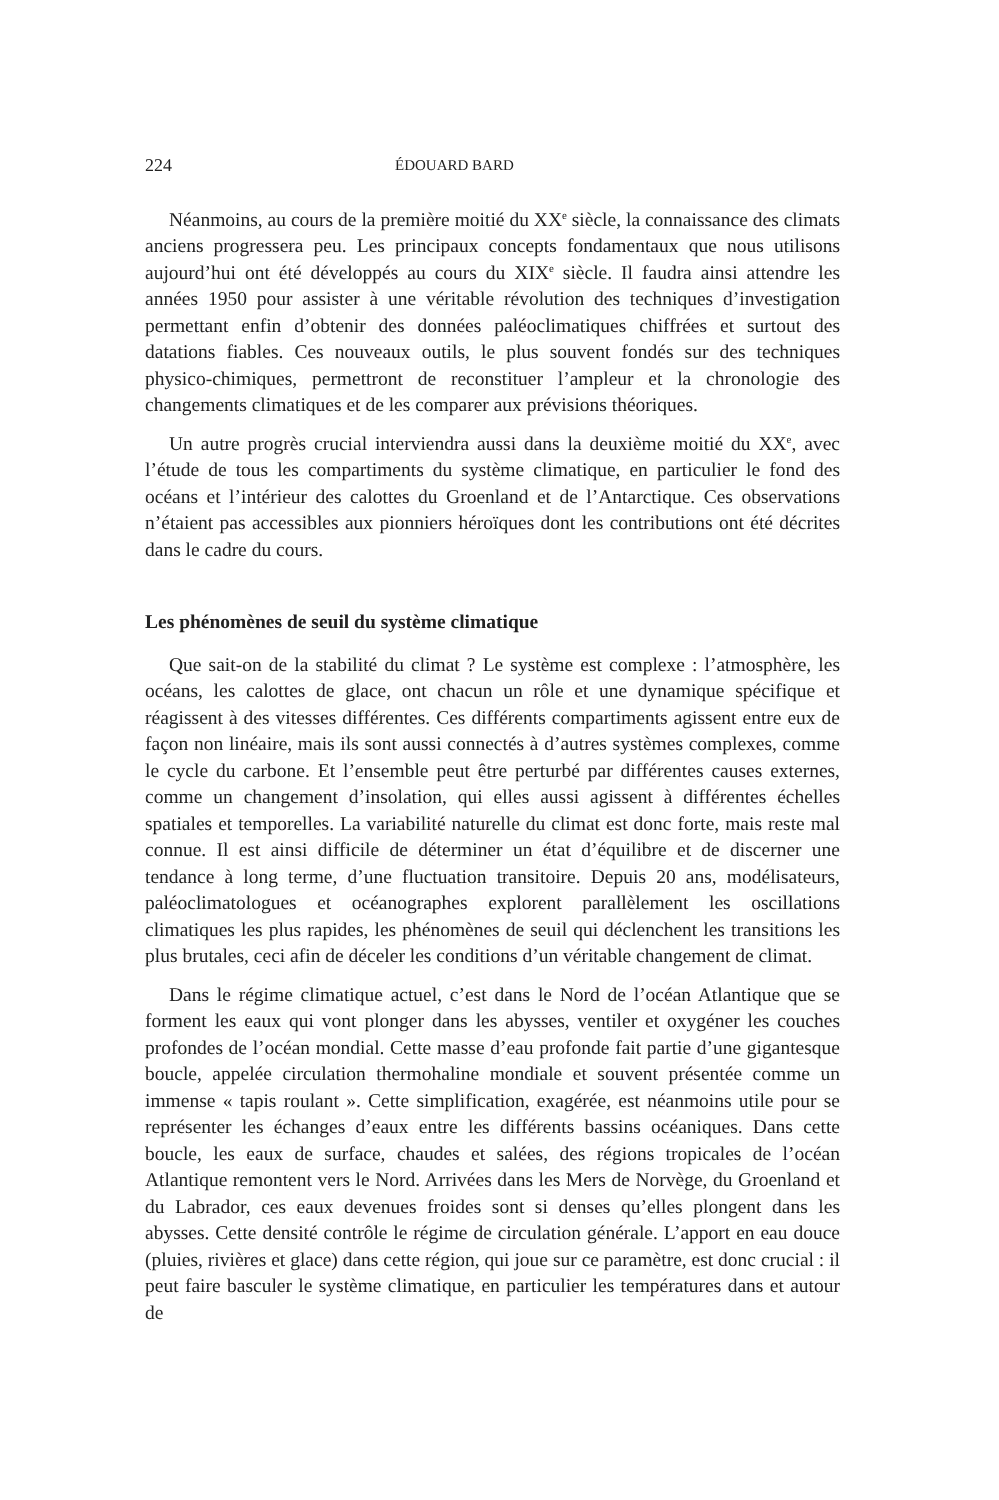224 ÉDOUARD BARD
Néanmoins, au cours de la première moitié du XX<sup>e</sup> siècle, la connaissance des climats anciens progressera peu. Les principaux concepts fondamentaux que nous utilisons aujourd’hui ont été développés au cours du XIX<sup>e</sup> siècle. Il faudra ainsi attendre les années 1950 pour assister à une véritable révolution des techniques d’investigation permettant enfin d’obtenir des données paléoclimatiques chiffrées et surtout des datations fiables. Ces nouveaux outils, le plus souvent fondés sur des techniques physico-chimiques, permettront de reconstituer l’ampleur et la chronologie des changements climatiques et de les comparer aux prévisions théoriques.
Un autre progrès crucial interviendra aussi dans la deuxième moitié du XX<sup>e</sup>, avec l’étude de tous les compartiments du système climatique, en particulier le fond des océans et l’intérieur des calottes du Groenland et de l’Antarctique. Ces observations n’étaient pas accessibles aux pionniers héroïques dont les contributions ont été décrites dans le cadre du cours.
Les phénomènes de seuil du système climatique
Que sait-on de la stabilité du climat ? Le système est complexe : l’atmosphère, les océans, les calottes de glace, ont chacun un rôle et une dynamique spécifique et réagissent à des vitesses différentes. Ces différents compartiments agissent entre eux de façon non linéaire, mais ils sont aussi connectés à d’autres systèmes complexes, comme le cycle du carbone. Et l’ensemble peut être perturbé par différentes causes externes, comme un changement d’insolation, qui elles aussi agissent à différentes échelles spatiales et temporelles. La variabilité naturelle du climat est donc forte, mais reste mal connue. Il est ainsi difficile de déterminer un état d’équilibre et de discerner une tendance à long terme, d’une fluctuation transitoire. Depuis 20 ans, modélisateurs, paléoclimatologues et océanographes explorent parallèlement les oscillations climatiques les plus rapides, les phénomènes de seuil qui déclenchent les transitions les plus brutales, ceci afin de déceler les conditions d’un véritable changement de climat.
Dans le régime climatique actuel, c’est dans le Nord de l’océan Atlantique que se forment les eaux qui vont plonger dans les abysses, ventiler et oxygéner les couches profondes de l’océan mondial. Cette masse d’eau profonde fait partie d’une gigantesque boucle, appelée circulation thermohaline mondiale et souvent présentée comme un immense « tapis roulant ». Cette simplification, exagérée, est néanmoins utile pour se représenter les échanges d’eaux entre les différents bassins océaniques. Dans cette boucle, les eaux de surface, chaudes et salées, des régions tropicales de l’océan Atlantique remontent vers le Nord. Arrivées dans les Mers de Norvège, du Groenland et du Labrador, ces eaux devenues froides sont si denses qu’elles plongent dans les abysses. Cette densité contrôle le régime de circulation générale. L’apport en eau douce (pluies, rivières et glace) dans cette région, qui joue sur ce paramètre, est donc crucial : il peut faire basculer le système climatique, en particulier les températures dans et autour de